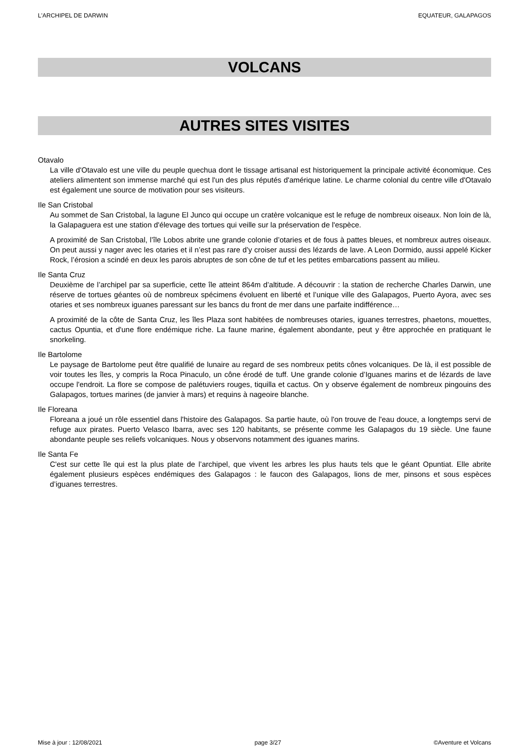L'ARCHIPEL DE DARWIN EQUATEUR, GALAPAGOS
VOLCANS
AUTRES SITES VISITES
Otavalo
La ville d'Otavalo est une ville du peuple quechua dont le tissage artisanal est historiquement la principale activité économique. Ces ateliers alimentent son immense marché qui est l'un des plus réputés d'amérique latine. Le charme colonial du centre ville d'Otavalo est également une source de motivation pour ses visiteurs.
Ile San Cristobal
Au sommet de San Cristobal, la lagune El Junco qui occupe un cratère volcanique est le refuge de nombreux oiseaux. Non loin de là, la Galapaguera est une station d'élevage des tortues qui veille sur la préservation de l'espèce.
A proximité de San Cristobal, l’île Lobos abrite une grande colonie d’otaries et de fous à pattes bleues, et nombreux autres oiseaux. On peut aussi y nager avec les otaries et il n’est pas rare d’y croiser aussi des lézards de lave. A Leon Dormido, aussi appelé Kicker Rock, l’érosion a scindé en deux les parois abruptes de son cône de tuf et les petites embarcations passent au milieu.
Ile Santa Cruz
Deuxième de l’archipel par sa superficie, cette île atteint 864m d’altitude. A découvrir : la station de recherche Charles Darwin, une réserve de tortues géantes où de nombreux spécimens évoluent en liberté et l’unique ville des Galapagos, Puerto Ayora, avec ses otaries et ses nombreux iguanes paressant sur les bancs du front de mer dans une parfaite indifférence…
A proximité de la côte de Santa Cruz, les îles Plaza sont habitées de nombreuses otaries, iguanes terrestres, phaetons, mouettes, cactus Opuntia, et d'une flore endémique riche. La faune marine, également abondante, peut y être approchée en pratiquant le snorkeling.
Ile Bartolome
Le paysage de Bartolome peut être qualifié de lunaire au regard de ses nombreux petits cônes volcaniques. De là, il est possible de voir toutes les îles, y compris la Roca Pinaculo, un cône érodé de tuff. Une grande colonie d’Iguanes marins et de lézards de lave occupe l'endroit. La flore se compose de palétuviers rouges, tiquilla et cactus. On y observe également de nombreux pingouins des Galapagos, tortues marines (de janvier à mars) et requins à nageoire blanche.
Ile Floreana
Floreana a joué un rôle essentiel dans l'histoire des Galapagos. Sa partie haute, où l'on trouve de l'eau douce, a longtemps servi de refuge aux pirates. Puerto Velasco Ibarra, avec ses 120 habitants, se présente comme les Galapagos du 19 siècle. Une faune abondante peuple ses reliefs volcaniques. Nous y observons notamment des iguanes marins.
Ile Santa Fe
C'est sur cette île qui est la plus plate de l’archipel, que vivent les arbres les plus hauts tels que le géant Opuntiat. Elle abrite également plusieurs espèces endémiques des Galapagos : le faucon des Galapagos, lions de mer, pinsons et sous espèces d’iguanes terrestres.
Mise à jour : 12/08/2021 page 3/27 ©Aventure et Volcans